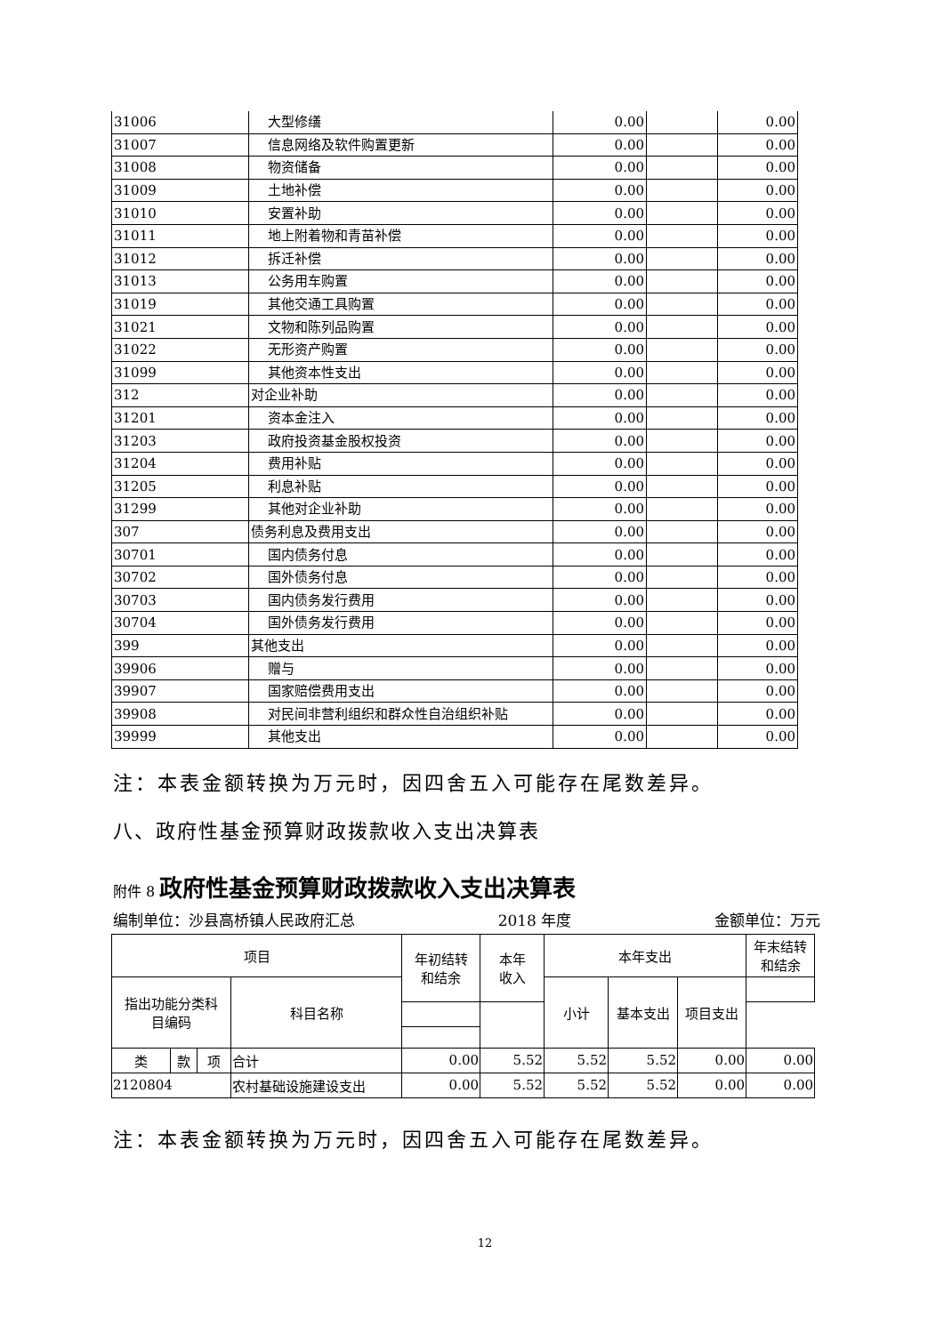| 31006 | 大型修缮 | 0.00 | | 0.00 |
| 31007 | 信息网络及软件购置更新 | 0.00 | | 0.00 |
| 31008 | 物资储备 | 0.00 | | 0.00 |
| 31009 | 土地补偿 | 0.00 | | 0.00 |
| 31010 | 安置补助 | 0.00 | | 0.00 |
| 31011 | 地上附着物和青苗补偿 | 0.00 | | 0.00 |
| 31012 | 拆迁补偿 | 0.00 | | 0.00 |
| 31013 | 公务用车购置 | 0.00 | | 0.00 |
| 31019 | 其他交通工具购置 | 0.00 | | 0.00 |
| 31021 | 文物和陈列品购置 | 0.00 | | 0.00 |
| 31022 | 无形资产购置 | 0.00 | | 0.00 |
| 31099 | 其他资本性支出 | 0.00 | | 0.00 |
| 312 | 对企业补助 | 0.00 | | 0.00 |
| 31201 | 资本金注入 | 0.00 | | 0.00 |
| 31203 | 政府投资基金股权投资 | 0.00 | | 0.00 |
| 31204 | 费用补贴 | 0.00 | | 0.00 |
| 31205 | 利息补贴 | 0.00 | | 0.00 |
| 31299 | 其他对企业补助 | 0.00 | | 0.00 |
| 307 | 债务利息及费用支出 | 0.00 | | 0.00 |
| 30701 | 国内债务付息 | 0.00 | | 0.00 |
| 30702 | 国外债务付息 | 0.00 | | 0.00 |
| 30703 | 国内债务发行费用 | 0.00 | | 0.00 |
| 30704 | 国外债务发行费用 | 0.00 | | 0.00 |
| 399 | 其他支出 | 0.00 | | 0.00 |
| 39906 | 赠与 | 0.00 | | 0.00 |
| 39907 | 国家赔偿费用支出 | 0.00 | | 0.00 |
| 39908 | 对民间非营利组织和群众性自治组织补贴 | 0.00 | | 0.00 |
| 39999 | 其他支出 | 0.00 | | 0.00 |
注：本表金额转换为万元时，因四舍五入可能存在尾数差异。
八、政府性基金预算财政拨款收入支出决算表
附件 8 政府性基金预算财政拨款收入支出决算表
编制单位：沙县高桥镇人民政府汇总 2018 年度 金额单位：万元
| 项目 | | | | 年初结转 和结余 | 本年 收入 | 本年支出 | | | 年末结转 和结余 |
| 指出功能分类科 目编码 | | | 科目名称 | | | 小计 | 基本支出 | 项目支出 | |
| 类 | 款 | 项 | 合计 | 0.00 | 5.52 | 5.52 | 5.52 | 0.00 | 0.00 |
| 2120804 | | | 农村基础设施建设支出 | 0.00 | 5.52 | 5.52 | 5.52 | 0.00 | 0.00 |
注：本表金额转换为万元时，因四舍五入可能存在尾数差异。
12